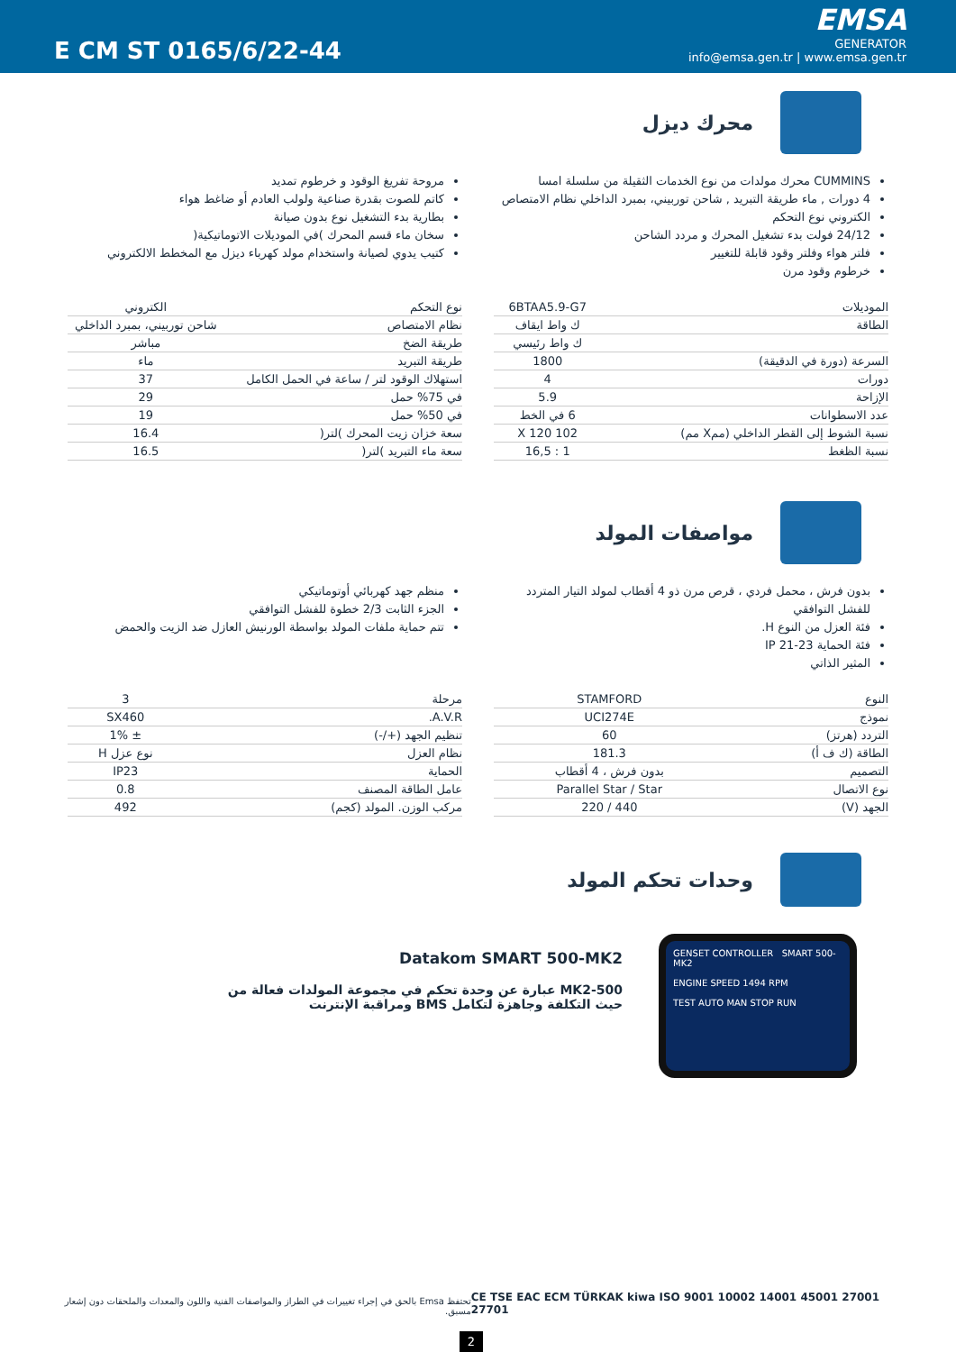E CM ST 0165/6/22-44
EMSA
GENERATOR
info@emsa.gen.tr | www.emsa.gen.tr
محرك ديزل
CUMMINS محرك مولدات من نوع الخدمات الثقيلة من سلسلة امسا
4 دورات , ماء طريقة التبريد , شاحن توربيني، بمبرد الداخلي نظام الامتصاص
الكتروني نوع التحكم
24/12 فولت بدء تشغيل المحرك و مردد الشاحن
فلتر هواء وفلتر وقود قابلة للتغيير
خرطوم وقود مرن
مروحة تفريغ الوقود و خرطوم تمديد
كاتم للصوت بقدرة صناعية ولولب العادم أو ضاغط هواء
بطارية بدء التشغيل نوع بدون صيانة
سخان ماء قسم المحرك )في الموديلات الاتوماتيكية(
كتيب يدوي لصيانة واستخدام مولد كهرباء ديزل مع المخطط الالكتروني
| الموديلات | 6BTAA5.9-G7 |
| الطاقة | ك واط ايقاف |
| | ك واط رئيسي |
| السرعة (دورة في الدقيقة) | 1800 |
| دورات | 4 |
| الإزاحة | 5.9 |
| عدد الاسطوانات | 6 في الخط |
| نسبة الشوط إلى القطر الداخلي (ممX مم) | 102 X 120 |
| نسبة الظغط | 1 : 16,5 |
| نوع التحكم | الكتروني |
| نظام الامتصاص | شاحن توربيني، بمبرد الداخلي |
| طريقة الضخ | مباشر |
| طريقة التبريد | ماء |
| استهلاك الوقود لتر / ساعة في الحمل الكامل | 37 |
| في 75% حمل | 29 |
| في 50% حمل | 19 |
| سعة خزان زيت المحرك )لتر( | 16.4 |
| سعة ماء التبريد )لتر( | 16.5 |
مواصفات المولد
بدون فرش ، محمل فردي ، قرص مرن ذو 4 أقطاب لمولد التيار المتردد للفشل التوافقي
فئة العزل من النوع H.
فئة الحماية IP 21-23
المثير الذاتي
منظم جهد كهربائي أوتوماتيكي
الجزء الثابت 2/3 خطوة للفشل التوافقي
تتم حماية ملفات المولد بواسطة الورنيش العازل ضد الزيت والحمض
| النوع | STAMFORD |
| نموذج | UCI274E |
| التردد (هرتز) | 60 |
| الطاقة (ك ف أ) | 181.3 |
| التصميم | بدون فرش ، 4 أقطاب |
| نوع الاتصال | Parallel Star / Star |
| الجهد (V) | 440 / 220 |
| مرحلة | 3 |
| A.V.R. | SX460 |
| تنظيم الجهد (+/-) | ± 1% |
| نظام العزل | نوع عزل H |
| الحماية | IP23 |
| عامل الطاقة المصنف | 0.8 |
| مركب الوزن. المولد (كجم) | 492 |
وحدات تحكم المولد
Datakom SMART 500-MK2
MK2-500 عبارة عن وحدة تحكم في مجموعة المولدات فعالة من حيث التكلفة وجاهزة لتكامل BMS ومراقبة الإنترنت
GENSET CONTROLLER SMART 500-MK2
ENGINE SPEED 1494 RPM
TEST AUTO MAN STOP RUN
تحتفظ Emsa بالحق في إجراء تغييرات في الطراز والمواصفات الفنية واللون والمعدات والملحقات دون إشعار مسبق.
CE TSE EAC ECM TÜRKAK kiwa ISO 9001 10002 14001 45001 27001 27701
2